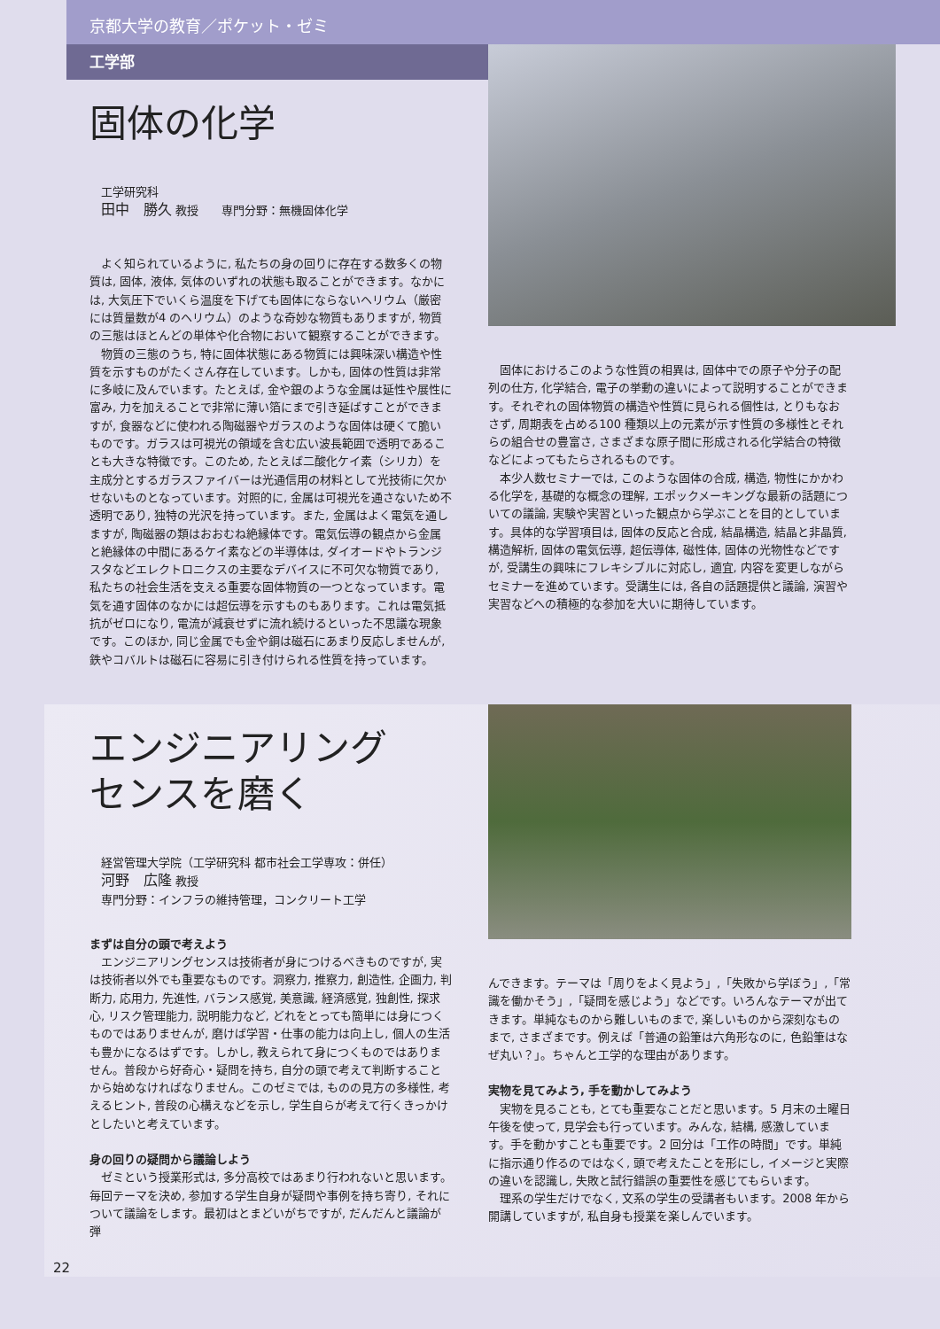京都大学の教育／ポケット・ゼミ
工学部
固体の化学
工学研究科
田中　勝久 教授　　専門分野：無機固体化学
よく知られているように, 私たちの身の回りに存在する数多くの物質は, 固体, 液体, 気体のいずれの状態も取ることができます。なかには, 大気圧下でいくら温度を下げても固体にならないヘリウム（厳密には質量数が4 のヘリウム）のような奇妙な物質もありますが, 物質の三態はほとんどの単体や化合物において観察することができます。
物質の三態のうち, 特に固体状態にある物質には興味深い構造や性質を示すものがたくさん存在しています。しかも, 固体の性質は非常に多岐に及んでいます。たとえば, 金や銀のような金属は延性や展性に富み, 力を加えることで非常に薄い箔にまで引き延ばすことができますが, 食器などに使われる陶磁器やガラスのような固体は硬くて脆いものです。ガラスは可視光の領域を含む広い波長範囲で透明であることも大きな特徴です。このため, たとえば二酸化ケイ素（シリカ）を主成分とするガラスファイバーは光通信用の材料として光技術に欠かせないものとなっています。対照的に, 金属は可視光を通さないため不透明であり, 独特の光沢を持っています。また, 金属はよく電気を通しますが, 陶磁器の類はおおむね絶縁体です。電気伝導の観点から金属と絶縁体の中間にあるケイ素などの半導体は, ダイオードやトランジスタなどエレクトロニクスの主要なデバイスに不可欠な物質であり, 私たちの社会生活を支える重要な固体物質の一つとなっています。電気を通す固体のなかには超伝導を示すものもあります。これは電気抵抗がゼロになり, 電流が減衰せずに流れ続けるといった不思議な現象です。このほか, 同じ金属でも金や銅は磁石にあまり反応しませんが, 鉄やコバルトは磁石に容易に引き付けられる性質を持っています。
固体におけるこのような性質の相異は, 固体中での原子や分子の配列の仕方, 化学結合, 電子の挙動の違いによって説明することができます。それぞれの固体物質の構造や性質に見られる個性は, とりもなおさず, 周期表を占める100 種類以上の元素が示す性質の多様性とそれらの組合せの豊富さ, さまざまな原子間に形成される化学結合の特徴などによってもたらされるものです。
本少人数セミナーでは, このような固体の合成, 構造, 物性にかかわる化学を, 基礎的な概念の理解, エポックメーキングな最新の話題についての議論, 実験や実習といった観点から学ぶことを目的としています。具体的な学習項目は, 固体の反応と合成, 結晶構造, 結晶と非晶質, 構造解析, 固体の電気伝導, 超伝導体, 磁性体, 固体の光物性などですが, 受講生の興味にフレキシブルに対応し, 適宜, 内容を変更しながらセミナーを進めています。受講生には, 各自の話題提供と議論, 演習や実習などへの積極的な参加を大いに期待しています。
エンジニアリング
センスを磨く
経営管理大学院（工学研究科 都市社会工学専攻：併任）
河野　広隆 教授
専門分野：インフラの維持管理，コンクリート工学
まずは自分の頭で考えよう
エンジニアリングセンスは技術者が身につけるべきものですが, 実は技術者以外でも重要なものです。洞察力, 推察力, 創造性, 企画力, 判断力, 応用力, 先進性, バランス感覚, 美意識, 経済感覚, 独創性, 探求心, リスク管理能力, 説明能力など, どれをとっても簡単には身につくものではありませんが, 磨けば学習・仕事の能力は向上し, 個人の生活も豊かになるはずです。しかし, 教えられて身につくものではありません。普段から好奇心・疑問を持ち, 自分の頭で考えて判断することから始めなければなりません。このゼミでは, ものの見方の多様性, 考えるヒント, 普段の心構えなどを示し, 学生自らが考えて行くきっかけとしたいと考えています。
身の回りの疑問から議論しよう
ゼミという授業形式は, 多分高校ではあまり行われないと思います。毎回テーマを決め, 参加する学生自身が疑問や事例を持ち寄り, それについて議論をします。最初はとまどいがちですが, だんだんと議論が弾
んできます。テーマは「周りをよく見よう」,「失敗から学ぼう」,「常識を働かそう」,「疑問を感じよう」などです。いろんなテーマが出てきます。単純なものから難しいものまで, 楽しいものから深刻なものまで, さまざまです。例えば「普通の鉛筆は六角形なのに, 色鉛筆はなぜ丸い？」。ちゃんと工学的な理由があります。
実物を見てみよう, 手を動かしてみよう
実物を見ることも, とても重要なことだと思います。5 月末の土曜日午後を使って, 見学会も行っています。みんな, 結構, 感激しています。手を動かすことも重要です。2 回分は「工作の時間」です。単純に指示通り作るのではなく, 頭で考えたことを形にし, イメージと実際の違いを認識し, 失敗と試行錯誤の重要性を感じてもらいます。
理系の学生だけでなく, 文系の学生の受講者もいます。2008 年から開講していますが, 私自身も授業を楽しんでいます。
22